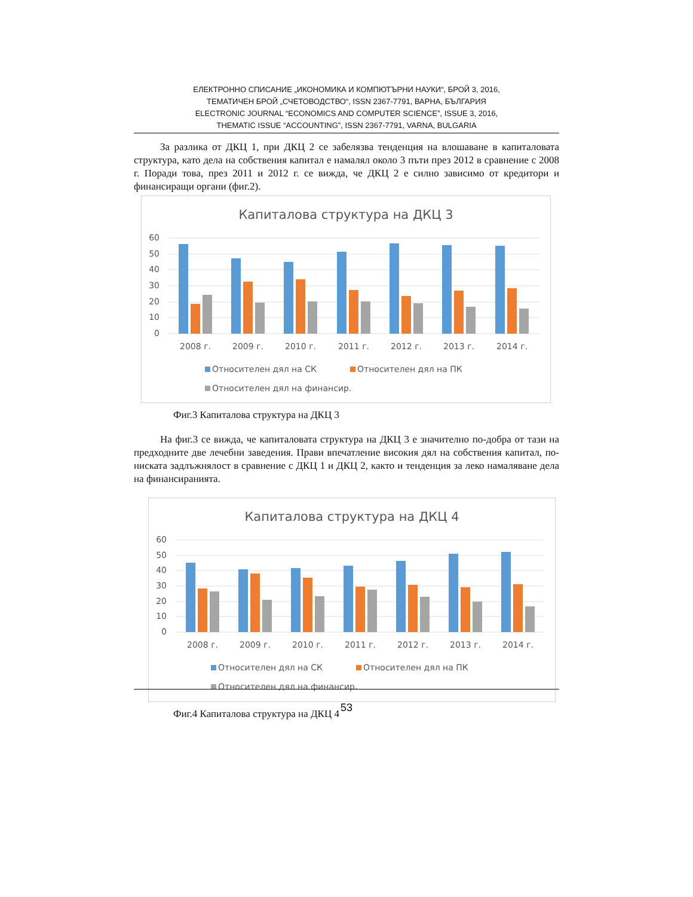ЕЛЕКТРОННО СПИСАНИЕ „ИКОНОМИКА И КОМПЮТЪРНИ НАУКИ“, БРОЙ 3, 2016,
ТЕМАТИЧЕН БРОЙ „СЧЕТОВОДСТВО“, ISSN 2367-7791, ВАРНА, БЪЛГАРИЯ
ELECTRONIC JOURNAL “ECONOMICS AND COMPUTER SCIENCE”, ISSUE 3, 2016,
THEMATIC ISSUE “ACCOUNTING”, ISSN 2367-7791, VARNA, BULGARIA
За разлика от ДКЦ 1, при ДКЦ 2 се забелязва тенденция на влошаване в капиталовата структура, като дела на собствения капитал е намалял около 3 пъти през 2012 в сравнение с 2008 г. Поради това, през 2011 и 2012 г. се вижда, че ДКЦ 2 е силно зависимо от кредитори и финансиращи органи (фиг.2).
Капиталова структура на ДКЦ 3
60
50
40
30
20
10
0
2008 г.
2009 г.
2010 г.
2011 г.
2012 г.
2013 г.
2014 г.
Относителен дял на СК
Относителен дял на ПК
Относителен дял на финансир.
Фиг.3 Капиталова структура на ДКЦ 3
На фиг.3 се вижда, че капиталовата структура на ДКЦ 3 е значително по-добра от тази на предходните две лечебни заведения. Прави впечатление високия дял на собствения капитал, по-ниската задлъжнялост в сравнение с ДКЦ 1 и ДКЦ 2, както и тенденция за леко намаляване дела на финансиранията.
Капиталова структура на ДКЦ 4
60
50
40
30
20
10
0
2008 г.
2009 г.
2010 г.
2011 г.
2012 г.
2013 г.
2014 г.
Относителен дял на СК
Относителен дял на ПК
Относителен дял на финансир.
Фиг.4 Капиталова структура на ДКЦ 4
53